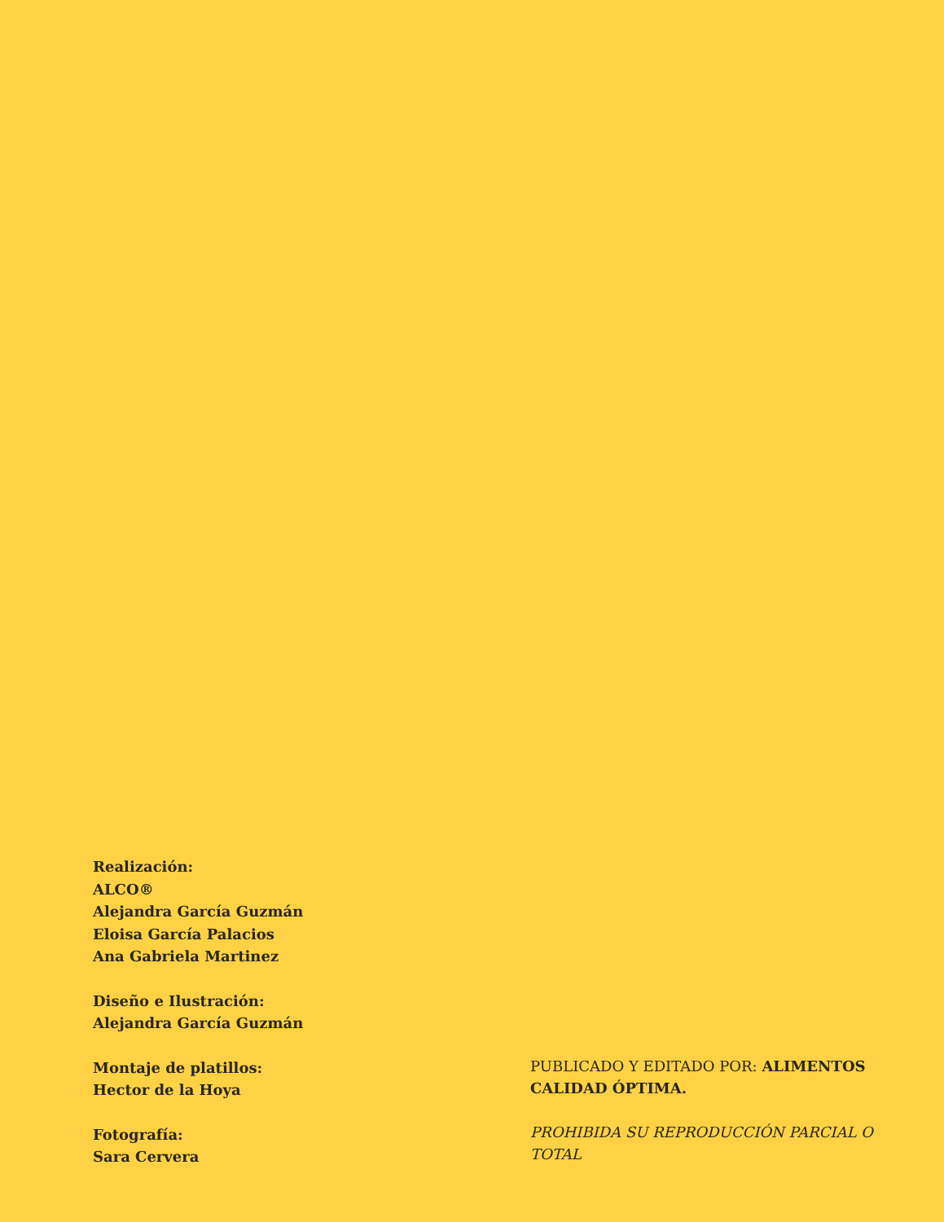Realización:
ALCO®
Alejandra García Guzmán
Eloisa García Palacios
Ana Gabriela Martinez
Diseño e Ilustración:
Alejandra García Guzmán
Montaje de platillos:
Hector de la Hoya
Fotografía:
Sara Cervera
PUBLICADO Y EDITADO POR: ALIMENTOS CALIDAD ÓPTIMA.
PROHIBIDA SU REPRODUCCIÓN PARCIAL O TOTAL